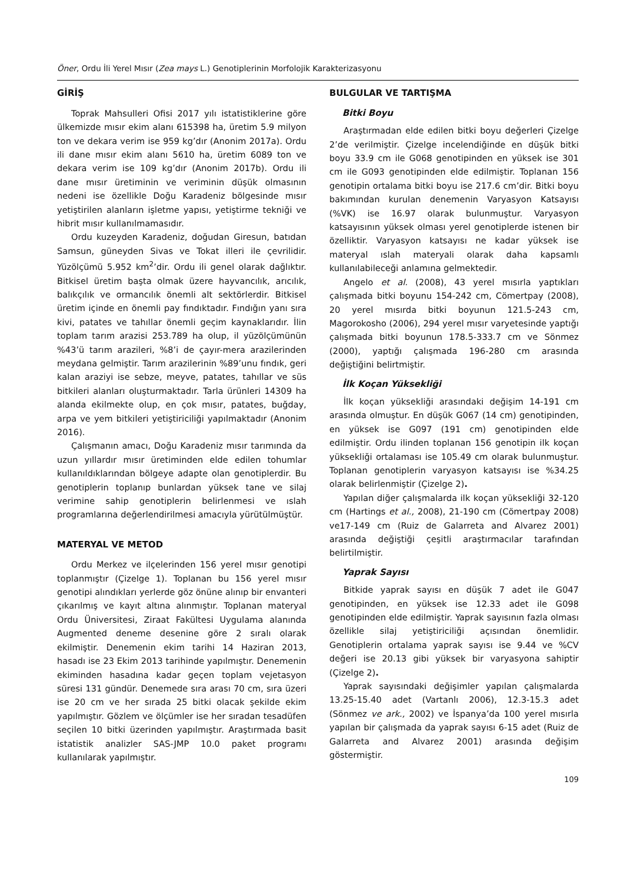Öner, Ordu İli Yerel Mısır (Zea mays L.) Genotiplerinin Morfolojik Karakterizasyonu
GİRİŞ
Toprak Mahsulleri Ofisi 2017 yılı istatistiklerine göre ülkemizde mısır ekim alanı 615398 ha, üretim 5.9 milyon ton ve dekara verim ise 959 kg’dır (Anonim 2017a). Ordu ili dane mısır ekim alanı 5610 ha, üretim 6089 ton ve dekara verim ise 109 kg’dır (Anonim 2017b). Ordu ili dane mısır üretiminin ve veriminin düşük olmasının nedeni ise özellikle Doğu Karadeniz bölgesinde mısır yetiştirilen alanların işletme yapısı, yetiştirme tekniği ve hibrit mısır kullanılmamasıdır.
Ordu kuzeyden Karadeniz, doğudan Giresun, batıdan Samsun, güneyden Sivas ve Tokat illeri ile çevrilidir. Yüzölçümü 5.952 km<sup>2</sup>’dir. Ordu ili genel olarak dağlıktır. Bitkisel üretim başta olmak üzere hayvancılık, arıcılık, balıkçılık ve ormancılık önemli alt sektörlerdir. Bitkisel üretim içinde en önemli pay fındıktadır. Fındığın yanı sıra kivi, patates ve tahıllar önemli geçim kaynaklarıdır. İlin toplam tarım arazisi 253.789 ha olup, il yüzölçümünün %43’ü tarım arazileri, %8’i de çayır-mera arazilerinden meydana gelmiştir. Tarım arazilerinin %89’unu fındık, geri kalan araziyi ise sebze, meyve, patates, tahıllar ve süs bitkileri alanları oluşturmaktadır. Tarla ürünleri 14309 ha alanda ekilmekte olup, en çok mısır, patates, buğday, arpa ve yem bitkileri yetiştiriciliği yapılmaktadır (Anonim 2016).
Çalışmanın amacı, Doğu Karadeniz mısır tarımında da uzun yıllardır mısır üretiminden elde edilen tohumlar kullanıldıklarından bölgeye adapte olan genotiplerdir. Bu genotiplerin toplanıp bunlardan yüksek tane ve silaj verimine sahip genotiplerin belirlenmesi ve ıslah programlarına değerlendirilmesi amacıyla yürütülmüştür.
MATERYAL VE METOD
Ordu Merkez ve ilçelerinden 156 yerel mısır genotipi toplanmıştır (Çizelge 1). Toplanan bu 156 yerel mısır genotipi alındıkları yerlerde göz önüne alınıp bir envanteri çıkarılmış ve kayıt altına alınmıştır. Toplanan materyal Ordu Üniversitesi, Ziraat Fakültesi Uygulama alanında Augmented deneme desenine göre 2 sıralı olarak ekilmiştir. Denemenin ekim tarihi 14 Haziran 2013, hasadı ise 23 Ekim 2013 tarihinde yapılmıştır. Denemenin ekiminden hasadına kadar geçen toplam vejetasyon süresi 131 gündür. Denemede sıra arası 70 cm, sıra üzeri ise 20 cm ve her sırada 25 bitki olacak şekilde ekim yapılmıştır. Gözlem ve ölçümler ise her sıradan tesadüfen seçilen 10 bitki üzerinden yapılmıştır. Araştırmada basit istatistik analizler SAS-JMP 10.0 paket programı kullanılarak yapılmıştır.
BULGULAR VE TARTIŞMA
Bitki Boyu
Araştırmadan elde edilen bitki boyu değerleri Çizelge 2’de verilmiştir. Çizelge incelendiğinde en düşük bitki boyu 33.9 cm ile G068 genotipinden en yüksek ise 301 cm ile G093 genotipinden elde edilmiştir. Toplanan 156 genotipin ortalama bitki boyu ise 217.6 cm’dir. Bitki boyu bakımından kurulan denemenin Varyasyon Katsayısı (%VK) ise 16.97 olarak bulunmuştur. Varyasyon katsayısının yüksek olması yerel genotiplerde istenen bir özelliktir. Varyasyon katsayısı ne kadar yüksek ise materyal ıslah materyali olarak daha kapsamlı kullanılabileceği anlamına gelmektedir.
Angelo et al. (2008), 43 yerel mısırla yaptıkları çalışmada bitki boyunu 154-242 cm, Cömertpay (2008), 20 yerel mısırda bitki boyunun 121.5-243 cm, Magorokosho (2006), 294 yerel mısır varyetesinde yaptığı çalışmada bitki boyunun 178.5-333.7 cm ve Sönmez (2000), yaptığı çalışmada 196-280 cm arasında değiştiğini belirtmiştir.
İlk Koçan Yüksekliği
İlk koçan yüksekliği arasındaki değişim 14-191 cm arasında olmuştur. En düşük G067 (14 cm) genotipinden, en yüksek ise G097 (191 cm) genotipinden elde edilmiştir. Ordu ilinden toplanan 156 genotipin ilk koçan yüksekliği ortalaması ise 105.49 cm olarak bulunmuştur. Toplanan genotiplerin varyasyon katsayısı ise %34.25 olarak belirlenmiştir (Çizelge 2).
Yapılan diğer çalışmalarda ilk koçan yüksekliği 32-120 cm (Hartings et al., 2008), 21-190 cm (Cömertpay 2008) ve17-149 cm (Ruiz de Galarreta and Alvarez 2001) arasında değiştiği çeşitli araştırmacılar tarafından belirtilmiştir.
Yaprak Sayısı
Bitkide yaprak sayısı en düşük 7 adet ile G047 genotipinden, en yüksek ise 12.33 adet ile G098 genotipinden elde edilmiştir. Yaprak sayısının fazla olması özellikle silaj yetiştiriciliği açısından önemlidir. Genotiplerin ortalama yaprak sayısı ise 9.44 ve %CV değeri ise 20.13 gibi yüksek bir varyasyona sahiptir (Çizelge 2).
Yaprak sayısındaki değişimler yapılan çalışmalarda 13.25-15.40 adet (Vartanlı 2006), 12.3-15.3 adet (Sönmez ve ark., 2002) ve İspanya’da 100 yerel mısırla yapılan bir çalışmada da yaprak sayısı 6-15 adet (Ruiz de Galarreta and Alvarez 2001) arasında değişim göstermiştir.
109